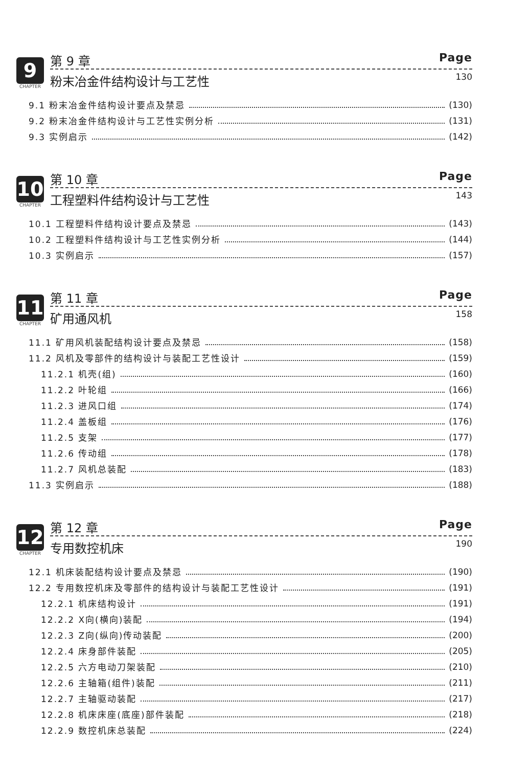9
CHAPTER
第 9 章 Page
粉末冶金件结构设计与工艺性 130
9.1 粉末冶金件结构设计要点及禁忌 (130)
9.2 粉末冶金件结构设计与工艺性实例分析 (131)
9.3 实例启示 (142)
10
CHAPTER
第 10 章 Page
工程塑料件结构设计与工艺性 143
10.1 工程塑料件结构设计要点及禁忌 (143)
10.2 工程塑料件结构设计与工艺性实例分析 (144)
10.3 实例启示 (157)
11
CHAPTER
第 11 章 Page
矿用通风机 158
11.1 矿用风机装配结构设计要点及禁忌 (158)
11.2 风机及零部件的结构设计与装配工艺性设计 (159)
11.2.1 机壳(组) (160)
11.2.2 叶轮组 (166)
11.2.3 进风口组 (174)
11.2.4 盖板组 (176)
11.2.5 支架 (177)
11.2.6 传动组 (178)
11.2.7 风机总装配 (183)
11.3 实例启示 (188)
12
CHAPTER
第 12 章 Page
专用数控机床 190
12.1 机床装配结构设计要点及禁忌 (190)
12.2 专用数控机床及零部件的结构设计与装配工艺性设计 (191)
12.2.1 机床结构设计 (191)
12.2.2 X向(横向)装配 (194)
12.2.3 Z向(纵向)传动装配 (200)
12.2.4 床身部件装配 (205)
12.2.5 六方电动刀架装配 (210)
12.2.6 主轴箱(组件)装配 (211)
12.2.7 主轴驱动装配 (217)
12.2.8 机床床座(底座)部件装配 (218)
12.2.9 数控机床总装配 (224)